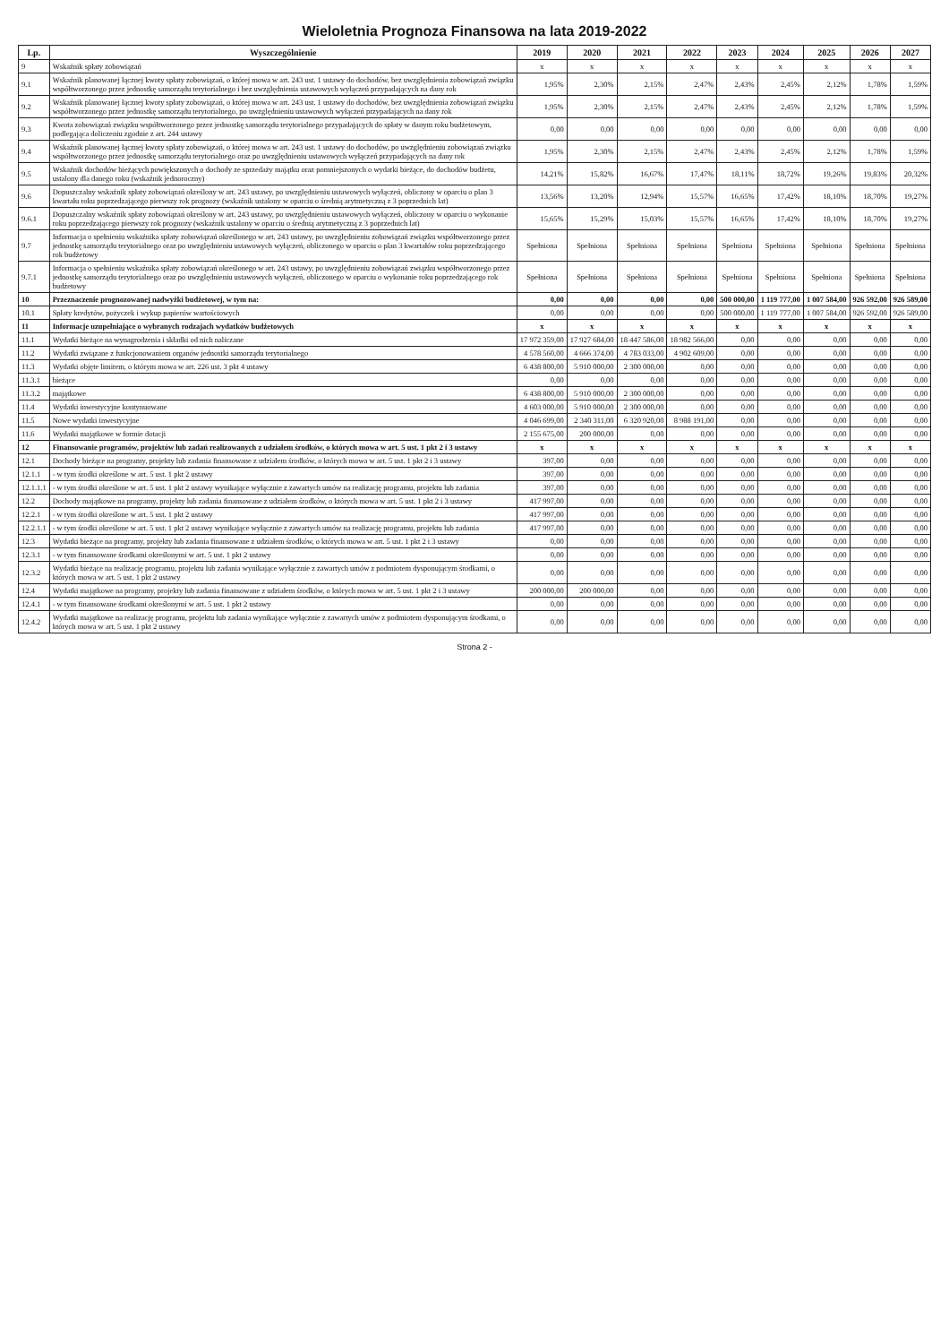Wieloletnia Prognoza Finansowa na lata 2019-2022
| Lp. | Wyszczególnienie | 2019 | 2020 | 2021 | 2022 | 2023 | 2024 | 2025 | 2026 | 2027 |
| --- | --- | --- | --- | --- | --- | --- | --- | --- | --- | --- |
| 9 | Wskaźnik spłaty zobowiązań | x | x | x | x | x | x | x | x | x |
| 9.1 | Wskaźnik planowanej łącznej kwoty spłaty zobowiązań, o której mowa w art. 243 ust. 1 ustawy do dochodów, bez uwzględnienia zobowiązań związku współtworzonego przez jednostkę samorządu terytorialnego i bez uwzględnienia ustawowych wyłączeń przypadających na dany rok | 1,95% | 2,30% | 2,15% | 2,47% | 2,43% | 2,45% | 2,12% | 1,78% | 1,59% |
| 9.2 | Wskaźnik planowanej łącznej kwoty spłaty zobowiązań, o której mowa w art. 243 ust. 1 ustawy do dochodów, bez uwzględnienia zobowiązań związku współtworzonego przez jednostkę samorządu terytorialnego, po uwzględnieniu ustawowych wyłączeń przypadających na dany rok | 1,95% | 2,30% | 2,15% | 2,47% | 2,43% | 2,45% | 2,12% | 1,78% | 1,59% |
| 9.3 | Kwota zobowiązań związku współtworzonego przez jednostkę samorządu terytorialnego przypadających do spłaty w danym roku budżetowym, podlegająca doliczeniu zgodnie z art. 244 ustawy | 0,00 | 0,00 | 0,00 | 0,00 | 0,00 | 0,00 | 0,00 | 0,00 | 0,00 |
| 9.4 | Wskaźnik planowanej łącznej kwoty spłaty zobowiązań, o której mowa w art. 243 ust. 1 ustawy do dochodów, po uwzględnieniu zobowiązań związku współtworzonego przez jednostkę samorządu terytorialnego oraz po uwzględnieniu ustawowych wyłączeń przypadających na dany rok | 1,95% | 2,30% | 2,15% | 2,47% | 2,43% | 2,45% | 2,12% | 1,78% | 1,59% |
| 9.5 | Wskaźnik dochodów bieżących powiększonych o dochody ze sprzedaży majątku oraz pomniejszonych o wydatki bieżące, do dochodów budżetu, ustalony dla danego roku (wskaźnik jednoroczny) | 14,21% | 15,82% | 16,67% | 17,47% | 18,11% | 18,72% | 19,26% | 19,83% | 20,32% |
| 9.6 | Dopuszczalny wskaźnik spłaty zobowiązań określony w art. 243 ustawy, po uwzględnieniu ustawowych wyłączeń, obliczony w oparciu o plan 3 kwartału roku poprzedzającego pierwszy rok prognozy (wskaźnik ustalony w oparciu o średnią arytmetyczną z 3 poprzednich lat) | 13,56% | 13,20% | 12,94% | 15,57% | 16,65% | 17,42% | 18,10% | 18,70% | 19,27% |
| 9.6.1 | Dopuszczalny wskaźnik spłaty zobowiązań określony w art. 243 ustawy, po uwzględnieniu ustawowych wyłączeń, obliczony w oparciu o wykonanie roku poprzedzającego pierwszy rok prognozy (wskaźnik ustalony w oparciu o średnią arytmetyczną z 3 poprzednich lat) | 15,65% | 15,29% | 15,03% | 15,57% | 16,65% | 17,42% | 18,10% | 18,70% | 19,27% |
| 9.7 | Informacja o spełnieniu wskaźnika spłaty zobowiązań określonego w art. 243 ustawy, po uwzględnieniu zobowiązań związku współtworzonego przez jednostkę samorządu terytorialnego oraz po uwzględnieniu ustawowych wyłączeń, obliczonego w oparciu o plan 3 kwartałów roku poprzedzającego rok budżetowy | Spełniona | Spełniona | Spełniona | Spełniona | Spełniona | Spełniona | Spełniona | Spełniona | Spełniona |
| 9.7.1 | Informacja o spełnieniu wskaźnika spłaty zobowiązań określonego w art. 243 ustawy, po uwzględnieniu zobowiązań związku współtworzonego przez jednostkę samorządu terytorialnego oraz po uwzględnieniu ustawowych wyłączeń, obliczonego w oparciu o wykonanie roku poprzedzającego rok budżetowy | Spełniona | Spełniona | Spełniona | Spełniona | Spełniona | Spełniona | Spełniona | Spełniona | Spełniona |
| 10 | Przeznaczenie prognozowanej nadwyżki budżetowej, w tym na: | 0,00 | 0,00 | 0,00 | 0,00 | 500 000,00 | 1 119 777,00 | 1 007 584,00 | 926 592,00 | 926 589,00 |
| 10.1 | Spłaty kredytów, pożyczek i wykup papierów wartościowych | 0,00 | 0,00 | 0,00 | 0,00 | 500 000,00 | 1 119 777,00 | 1 007 584,00 | 926 592,00 | 926 589,00 |
| 11 | Informacje uzupełniające o wybranych rodzajach wydatków budżetowych | x | x | x | x | x | x | x | x | x |
| 11.1 | Wydatki bieżące na wynagrodzenia i składki od nich naliczane | 17 972 359,00 | 17 927 684,00 | 18 447 586,00 | 18 982 566,00 | 0,00 | 0,00 | 0,00 | 0,00 | 0,00 |
| 11.2 | Wydatki związane z funkcjonowaniem organów jednostki samorządu terytorialnego | 4 578 560,00 | 4 666 374,00 | 4 783 033,00 | 4 902 609,00 | 0,00 | 0,00 | 0,00 | 0,00 | 0,00 |
| 11.3 | Wydatki objęte limitem, o którym mowa w art. 226 ust. 3 pkt 4 ustawy | 6 438 800,00 | 5 910 000,00 | 2 300 000,00 | 0,00 | 0,00 | 0,00 | 0,00 | 0,00 | 0,00 |
| 11.3.1 | bieżące | 0,00 | 0,00 | 0,00 | 0,00 | 0,00 | 0,00 | 0,00 | 0,00 | 0,00 |
| 11.3.2 | majątkowe | 6 438 800,00 | 5 910 000,00 | 2 300 000,00 | 0,00 | 0,00 | 0,00 | 0,00 | 0,00 | 0,00 |
| 11.4 | Wydatki inwestycyjne kontynuowane | 4 603 000,00 | 5 910 000,00 | 2 300 000,00 | 0,00 | 0,00 | 0,00 | 0,00 | 0,00 | 0,00 |
| 11.5 | Nowe wydatki inwestycyjne | 4 046 699,00 | 2 340 311,00 | 6 320 920,00 | 8 988 191,00 | 0,00 | 0,00 | 0,00 | 0,00 | 0,00 |
| 11.6 | Wydatki majątkowe w formie dotacji | 2 155 675,00 | 200 000,00 | 0,00 | 0,00 | 0,00 | 0,00 | 0,00 | 0,00 | 0,00 |
| 12 | Finansowanie programów, projektów lub zadań realizowanych z udziałem środków, o których mowa w art. 5 ust. 1 pkt 2 i 3 ustawy | x | x | x | x | x | x | x | x | x |
| 12.1 | Dochody bieżące na programy, projekty lub zadania finansowane z udziałem środków, o których mowa w art. 5 ust. 1 pkt 2 i 3 ustawy | 397,00 | 0,00 | 0,00 | 0,00 | 0,00 | 0,00 | 0,00 | 0,00 | 0,00 |
| 12.1.1 | - w tym środki określone w art. 5 ust. 1 pkt 2 ustawy | 397,00 | 0,00 | 0,00 | 0,00 | 0,00 | 0,00 | 0,00 | 0,00 | 0,00 |
| 12.1.1.1 | - w tym środki określone w art. 5 ust. 1 pkt 2 ustawy wynikające wyłącznie z zawartych umów na realizację programu, projektu lub zadania | 397,00 | 0,00 | 0,00 | 0,00 | 0,00 | 0,00 | 0,00 | 0,00 | 0,00 |
| 12.2 | Dochody majątkowe na programy, projekty lub zadania finansowane z udziałem środków, o których mowa w art. 5 ust. 1 pkt 2 i 3 ustawy | 417 997,00 | 0,00 | 0,00 | 0,00 | 0,00 | 0,00 | 0,00 | 0,00 | 0,00 |
| 12.2.1 | - w tym środki określone w art. 5 ust. 1 pkt 2 ustawy | 417 997,00 | 0,00 | 0,00 | 0,00 | 0,00 | 0,00 | 0,00 | 0,00 | 0,00 |
| 12.2.1.1 | - w tym środki określone w art. 5 ust. 1 pkt 2 ustawy wynikające wyłącznie z zawartych umów na realizację programu, projektu lub zadania | 417 997,00 | 0,00 | 0,00 | 0,00 | 0,00 | 0,00 | 0,00 | 0,00 | 0,00 |
| 12.3 | Wydatki bieżące na programy, projekty lub zadania finansowane z udziałem środków, o których mowa w art. 5 ust. 1 pkt 2 i 3 ustawy | 0,00 | 0,00 | 0,00 | 0,00 | 0,00 | 0,00 | 0,00 | 0,00 | 0,00 |
| 12.3.1 | - w tym finansowane środkami określonymi w art. 5 ust. 1 pkt 2 ustawy | 0,00 | 0,00 | 0,00 | 0,00 | 0,00 | 0,00 | 0,00 | 0,00 | 0,00 |
| 12.3.2 | Wydatki bieżące na realizację programu, projektu lub zadania wynikające wyłącznie z zawartych umów z podmiotem dysponującym środkami, o których mowa w art. 5 ust. 1 pkt 2 ustawy | 0,00 | 0,00 | 0,00 | 0,00 | 0,00 | 0,00 | 0,00 | 0,00 | 0,00 |
| 12.4 | Wydatki majątkowe na programy, projekty lub zadania finansowane z udziałem środków, o których mowa w art. 5 ust. 1 pkt 2 i 3 ustawy | 200 000,00 | 200 000,00 | 0,00 | 0,00 | 0,00 | 0,00 | 0,00 | 0,00 | 0,00 |
| 12.4.1 | - w tym finansowane środkami określonymi w art. 5 ust. 1 pkt 2 ustawy | 0,00 | 0,00 | 0,00 | 0,00 | 0,00 | 0,00 | 0,00 | 0,00 | 0,00 |
| 12.4.2 | Wydatki majątkowe na realizację programu, projektu lub zadania wynikające wyłącznie z zawartych umów z podmiotem dysponującym środkami, o których mowa w art. 5 ust. 1 pkt 2 ustawy | 0,00 | 0,00 | 0,00 | 0,00 | 0,00 | 0,00 | 0,00 | 0,00 | 0,00 |
Strona 2 -